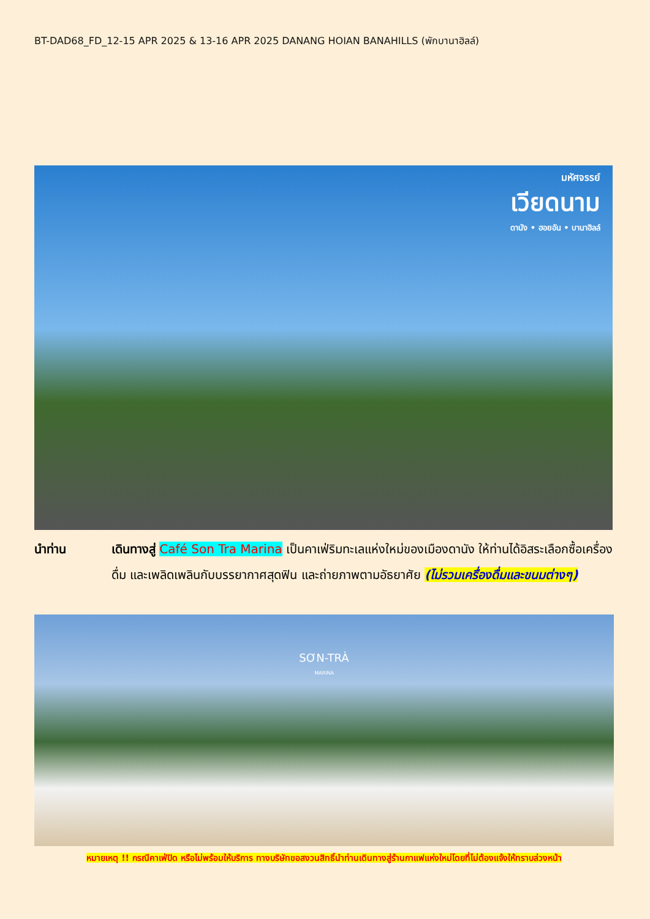BT-DAD68_FD_12-15 APR 2025 & 13-16 APR 2025 DANANG HOIAN BANAHILLS (พักบานาฮิลล์)
มหัศจรรย์
เวียดนาม
ดานัง • ฮอยอัน • บานาฮิลล์
นำท่าน เดินทางสู่ Café Son Tra Marina เป็นคาเฟ่ริมทะเลแห่งใหม่ของเมืองดานัง ให้ท่านได้อิสระเลือกซื้อเครื่องดื่ม และเพลิดเพลินกับบรรยากาศสุดฟิน และถ่ายภาพตามอัธยาศัย (ไม่รวมเครื่องดื่มและขนมต่างๆ)
SƠN-TRÀ
MARINA
หมายเหตุ !! กรณีคาเฟ่ปิด หรือไม่พร้อมให้บริการ ทางบริษัทขอสงวนสิทธิ์นำท่านเดินทางสู่ร้านกาแฟแห่งใหม่โดยที่ไม่ต้องแจ้งให้ทราบล่วงหน้า